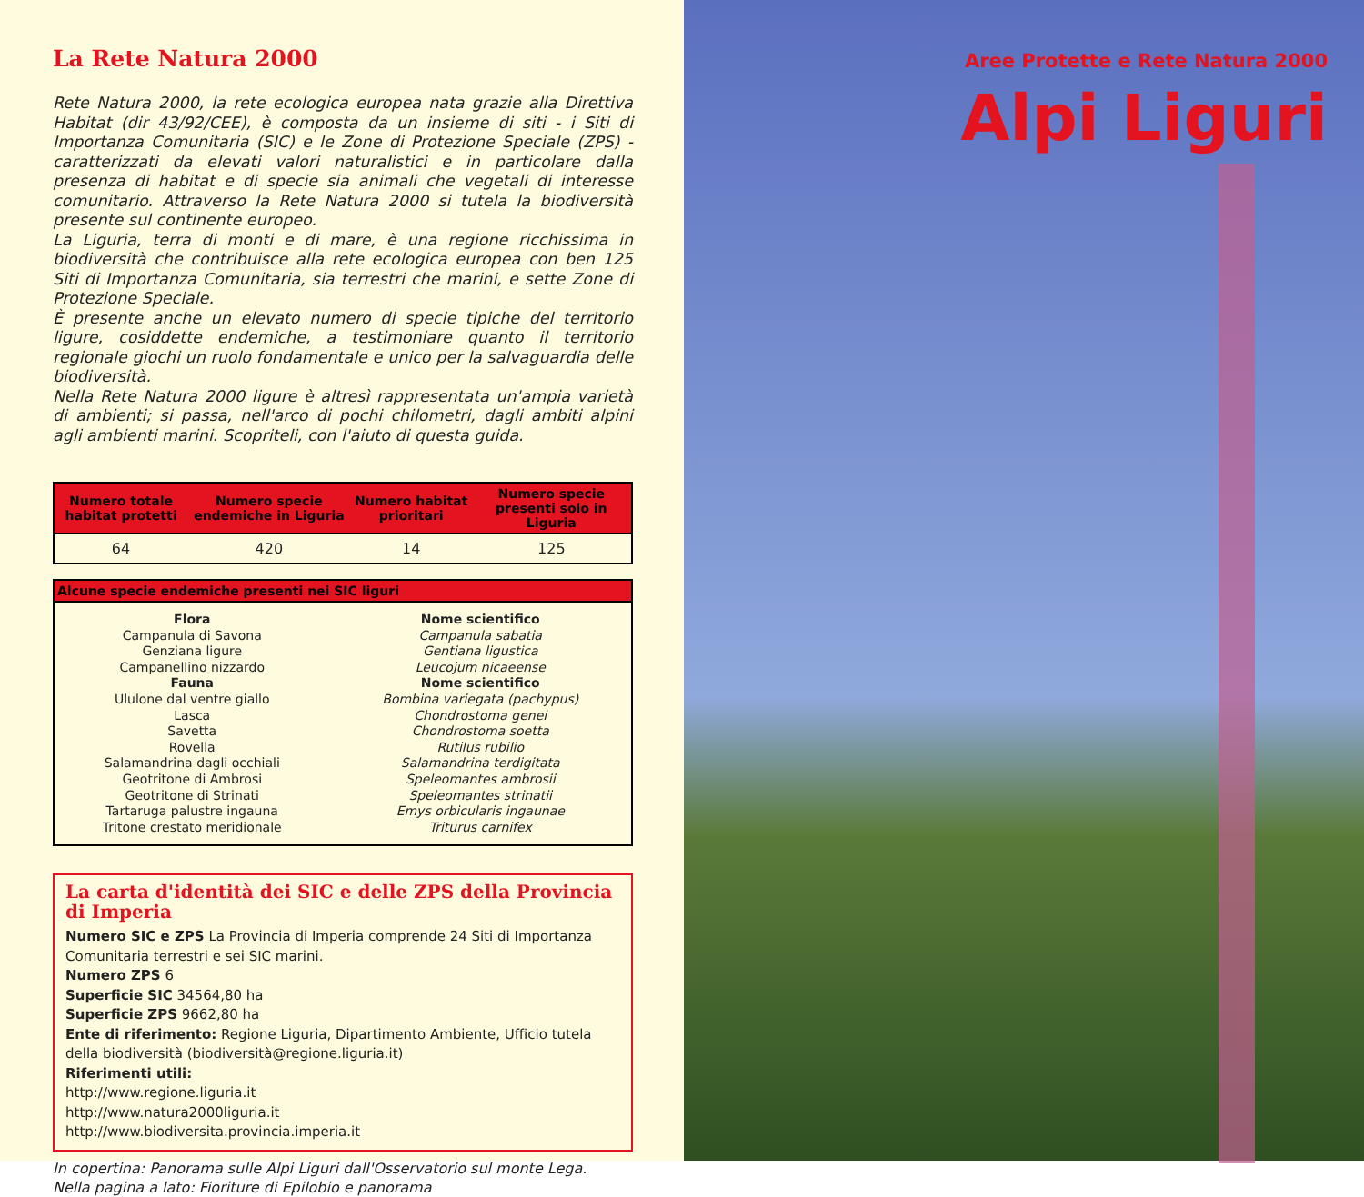La Rete Natura 2000
Rete Natura 2000, la rete ecologica europea nata grazie alla Direttiva Habitat (dir 43/92/CEE), è composta da un insieme di siti - i Siti di Importanza Comunitaria (SIC) e le Zone di Protezione Speciale (ZPS) - caratterizzati da elevati valori naturalistici e in particolare dalla presenza di habitat e di specie sia animali che vegetali di interesse comunitario. Attraverso la Rete Natura 2000 si tutela la biodiversità presente sul continente europeo.
La Liguria, terra di monti e di mare, è una regione ricchissima in biodiversità che contribuisce alla rete ecologica europea con ben 125 Siti di Importanza Comunitaria, sia terrestri che marini, e sette Zone di Protezione Speciale.
È presente anche un elevato numero di specie tipiche del territorio ligure, cosiddette endemiche, a testimoniare quanto il territorio regionale giochi un ruolo fondamentale e unico per la salvaguardia delle biodiversità.
Nella Rete Natura 2000 ligure è altresì rappresentata un'ampia varietà di ambienti; si passa, nell'arco di pochi chilometri, dagli ambiti alpini agli ambienti marini. Scopriteli, con l'aiuto di questa guida.
| Numero totale habitat protetti | Numero specie endemiche in Liguria | Numero habitat prioritari | Numero specie presenti solo in Liguria |
| --- | --- | --- | --- |
| 64 | 420 | 14 | 125 |
| Alcune specie endemiche presenti nei SIC liguri | |
| --- | --- |
| Flora Campanula di Savona Genziana ligure Campanellino nizzardo Fauna Ululone dal ventre giallo Lasca Savetta Rovella Salamandrina dagli occhiali Geotritone di Ambrosi Geotritone di Strinati Tartaruga palustre ingauna Tritone crestato meridionale | Nome scientifico Campanula sabatia Gentiana ligustica Leucojum nicaeense Nome scientifico Bombina variegata (pachypus) Chondrostoma genei Chondrostoma soetta Rutilus rubilio Salamandrina terdigitata Speleomantes ambrosii Speleomantes strinatii Emys orbicularis ingaunae Triturus carnifex |
La carta d'identità dei SIC e delle ZPS della Provincia di Imperia
Numero SIC e ZPS La Provincia di Imperia comprende 24 Siti di Importanza Comunitaria terrestri e sei SIC marini.
Numero ZPS 6
Superficie SIC 34564,80 ha
Superficie ZPS 9662,80 ha
Ente di riferimento: Regione Liguria, Dipartimento Ambiente, Ufficio tutela della biodiversità (biodiversità@regione.liguria.it)
Riferimenti utili:
http://www.regione.liguria.it
http://www.natura2000liguria.it
http://www.biodiversita.provincia.imperia.it
In copertina: Panorama sulle Alpi Liguri dall'Osservatorio sul monte Lega.
Nella pagina a lato: Fioriture di Epilobio e panorama
Aree Protette e Rete Natura 2000
Alpi Liguri